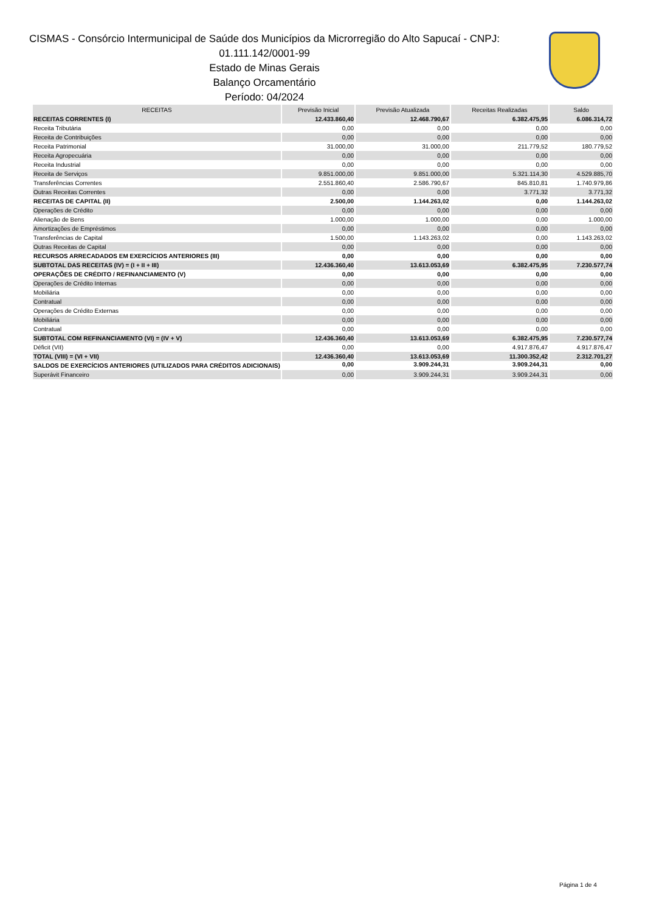CISMAS - Consórcio Intermunicipal de Saúde dos Municípios da Microrregião do Alto Sapucaí - CNPJ:
01.111.142/0001-99
Estado de Minas Gerais
Balanço Orcamentário
Período: 04/2024
| RECEITAS | Previsão Inicial | Previsão Atualizada | Receitas Realizadas | Saldo |
| --- | --- | --- | --- | --- |
| RECEITAS CORRENTES (I) | 12.433.860,40 | 12.468.790,67 | 6.382.475,95 | 6.086.314,72 |
| Receita Tributária | 0,00 | 0,00 | 0,00 | 0,00 |
| Receita de Contribuições | 0,00 | 0,00 | 0,00 | 0,00 |
| Receita Patrimonial | 31.000,00 | 31.000,00 | 211.779,52 | 180.779,52 |
| Receita Agropecuária | 0,00 | 0,00 | 0,00 | 0,00 |
| Receita Industrial | 0,00 | 0,00 | 0,00 | 0,00 |
| Receita de Serviços | 9.851.000,00 | 9.851.000,00 | 5.321.114,30 | 4.529.885,70 |
| Transferências Correntes | 2.551.860,40 | 2.586.790,67 | 845.810,81 | 1.740.979,86 |
| Outras Receitas Correntes | 0,00 | 0,00 | 3.771,32 | 3.771,32 |
| RECEITAS DE CAPITAL (II) | 2.500,00 | 1.144.263,02 | 0,00 | 1.144.263,02 |
| Operações de Crédito | 0,00 | 0,00 | 0,00 | 0,00 |
| Alienação de Bens | 1.000,00 | 1.000,00 | 0,00 | 1.000,00 |
| Amortizações de Empréstimos | 0,00 | 0,00 | 0,00 | 0,00 |
| Transferências de Capital | 1.500,00 | 1.143.263,02 | 0,00 | 1.143.263,02 |
| Outras Receitas de Capital | 0,00 | 0,00 | 0,00 | 0,00 |
| RECURSOS ARRECADADOS EM EXERCÍCIOS ANTERIORES (III) | 0,00 | 0,00 | 0,00 | 0,00 |
| SUBTOTAL DAS RECEITAS (IV) = (I + II + III) | 12.436.360,40 | 13.613.053,69 | 6.382.475,95 | 7.230.577,74 |
| OPERAÇÕES DE CRÉDITO / REFINANCIAMENTO (V) | 0,00 | 0,00 | 0,00 | 0,00 |
| Operações de Crédito Internas | 0,00 | 0,00 | 0,00 | 0,00 |
| Mobiliária | 0,00 | 0,00 | 0,00 | 0,00 |
| Contratual | 0,00 | 0,00 | 0,00 | 0,00 |
| Operações de Crédito Externas | 0,00 | 0,00 | 0,00 | 0,00 |
| Mobiliária | 0,00 | 0,00 | 0,00 | 0,00 |
| Contratual | 0,00 | 0,00 | 0,00 | 0,00 |
| SUBTOTAL COM REFINANCIAMENTO (VI) = (IV + V) | 12.436.360,40 | 13.613.053,69 | 6.382.475,95 | 7.230.577,74 |
| Déficit (VII) | 0,00 | 0,00 | 4.917.876,47 | 4.917.876,47 |
| TOTAL (VIII) = (VI + VII) | 12.436.360,40 | 13.613.053,69 | 11.300.352,42 | 2.312.701,27 |
| SALDOS DE EXERCÍCIOS ANTERIORES (UTILIZADOS PARA CRÉDITOS ADICIONAIS) | 0,00 | 3.909.244,31 | 3.909.244,31 | 0,00 |
| Superávit Financeiro | 0,00 | 3.909.244,31 | 3.909.244,31 | 0,00 |
Página 1 de 4